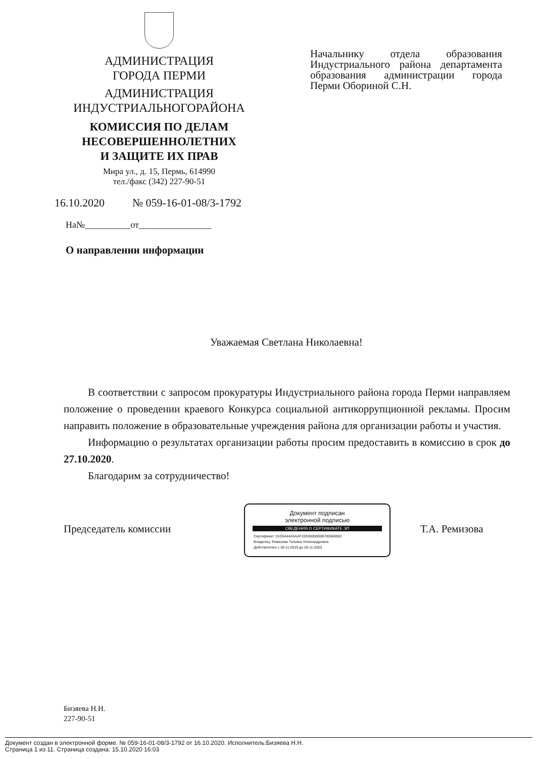АДМИНИСТРАЦИЯ
ГОРОДА ПЕРМИ
АДМИНИСТРАЦИЯ
ИНДУСТРИАЛЬНОГОРАЙОНА
КОМИССИЯ ПО ДЕЛАМ
НЕСОВЕРШЕННОЛЕТНИХ
И ЗАЩИТЕ ИХ ПРАВ
Мира ул., д. 15, Пермь, 614990
тел./факс (342) 227-90-51
Начальнику отдела образования Индустриального района департамента образования администрации города Перми Обориной С.Н.
16.10.2020 № 059-16-01-08/3-1792
На№__________от________________
О направлении информации
Уважаемая Светлана Николаевна!
В соответствии с запросом прокуратуры Индустриального района города Перми направляем положение о проведении краевого Конкурса социальной антикоррупционной рекламы. Просим направить положение в образовательные учреждения района для организации работы и участия.
Информацию о результатах организации работы просим предоставить в комиссию в срок до 27.10.2020.
Благодарим за сотрудничество!
Председатель комиссии
Документ подписан
электронной подписью
СВЕДЕНИЯ О СЕРТИФИКАТЕ ЭП
Сертификат: 01D5A44A5AAF22E0000000B700060002
Владелец: Ремизова Татьяна Александровна
Действителен с 26-11-2019 до 26-11-2020
Т.А. Ремизова
Бизяева Н.Н.
227-90-51
Документ создан в электронной форме. № 059-16-01-08/3-1792 от 16.10.2020. Исполнитель:Бизяева Н.Н.
Страница 1 из 11. Страница создана: 15.10.2020 16:03